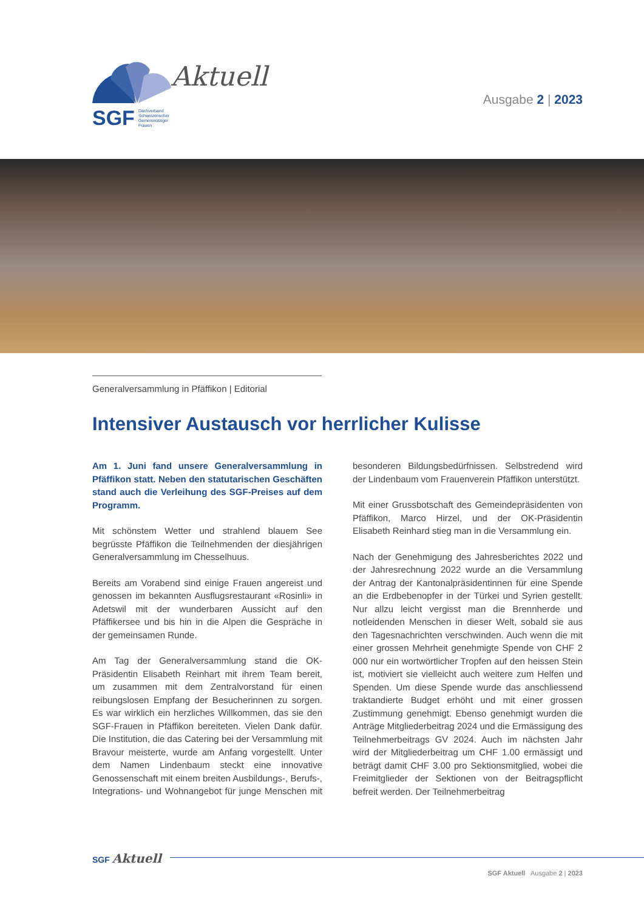Aktuell
SGF Dachverband
Schweizerischer
Gemeinnütziger
Frauen
Ausgabe 2 | 2023
Generalversammlung in Pfäffikon | Editorial
Intensiver Austausch vor herrlicher Kulisse
Am 1. Juni fand unsere Generalversammlung in Pfäffikon statt. Neben den statutarischen Geschäften stand auch die Verleihung des SGF-Preises auf dem Programm.
Mit schönstem Wetter und strahlend blauem See begrüsste Pfäffikon die Teilnehmenden der diesjährigen Generalversammlung im Chesselhuus.
Bereits am Vorabend sind einige Frauen angereist und genossen im bekannten Ausflugsrestaurant «Rosinli» in Adetswil mit der wunderbaren Aussicht auf den Pfäffikersee und bis hin in die Alpen die Gespräche in der gemeinsamen Runde.
Am Tag der Generalversammlung stand die OK-Präsidentin Elisabeth Reinhart mit ihrem Team bereit, um zusammen mit dem Zentralvorstand für einen reibungslosen Empfang der Besucherinnen zu sorgen. Es war wirklich ein herzliches Willkommen, das sie den SGF-Frauen in Pfäffikon bereiteten. Vielen Dank dafür. Die Institution, die das Catering bei der Versammlung mit Bravour meisterte, wurde am Anfang vorgestellt. Unter dem Namen Lindenbaum steckt eine innovative Genossenschaft mit einem breiten Ausbildungs-, Berufs-, Integrations- und Wohnangebot für junge Menschen mit besonderen Bildungsbedürfnissen. Selbstredend wird der Lindenbaum vom Frauenverein Pfäffikon unterstützt.
Mit einer Grussbotschaft des Gemeindepräsidenten von Pfäffikon, Marco Hirzel, und der OK-Präsidentin Elisabeth Reinhard stieg man in die Versammlung ein.
Nach der Genehmigung des Jahresberichtes 2022 und der Jahresrechnung 2022 wurde an die Versammlung der Antrag der Kantonalpräsidentinnen für eine Spende an die Erdbebenopfer in der Türkei und Syrien gestellt. Nur allzu leicht vergisst man die Brennherde und notleidenden Menschen in dieser Welt, sobald sie aus den Tagesnachrichten verschwinden. Auch wenn die mit einer grossen Mehrheit genehmigte Spende von CHF 2 000 nur ein wortwörtlicher Tropfen auf den heissen Stein ist, motiviert sie vielleicht auch weitere zum Helfen und Spenden. Um diese Spende wurde das anschliessend traktandierte Budget erhöht und mit einer grossen Zustimmung genehmigt. Ebenso genehmigt wurden die Anträge Mitgliederbeitrag 2024 und die Ermässigung des Teilnehmerbeitrags GV 2024. Auch im nächsten Jahr wird der Mitgliederbeitrag um CHF 1.00 ermässigt und beträgt damit CHF 3.00 pro Sektionsmitglied, wobei die Freimitglieder der Sektionen von der Beitragspflicht befreit werden. Der Teilnehmerbeitrag
SGF Aktuell
SGF Aktuell Ausgabe 2 | 2023